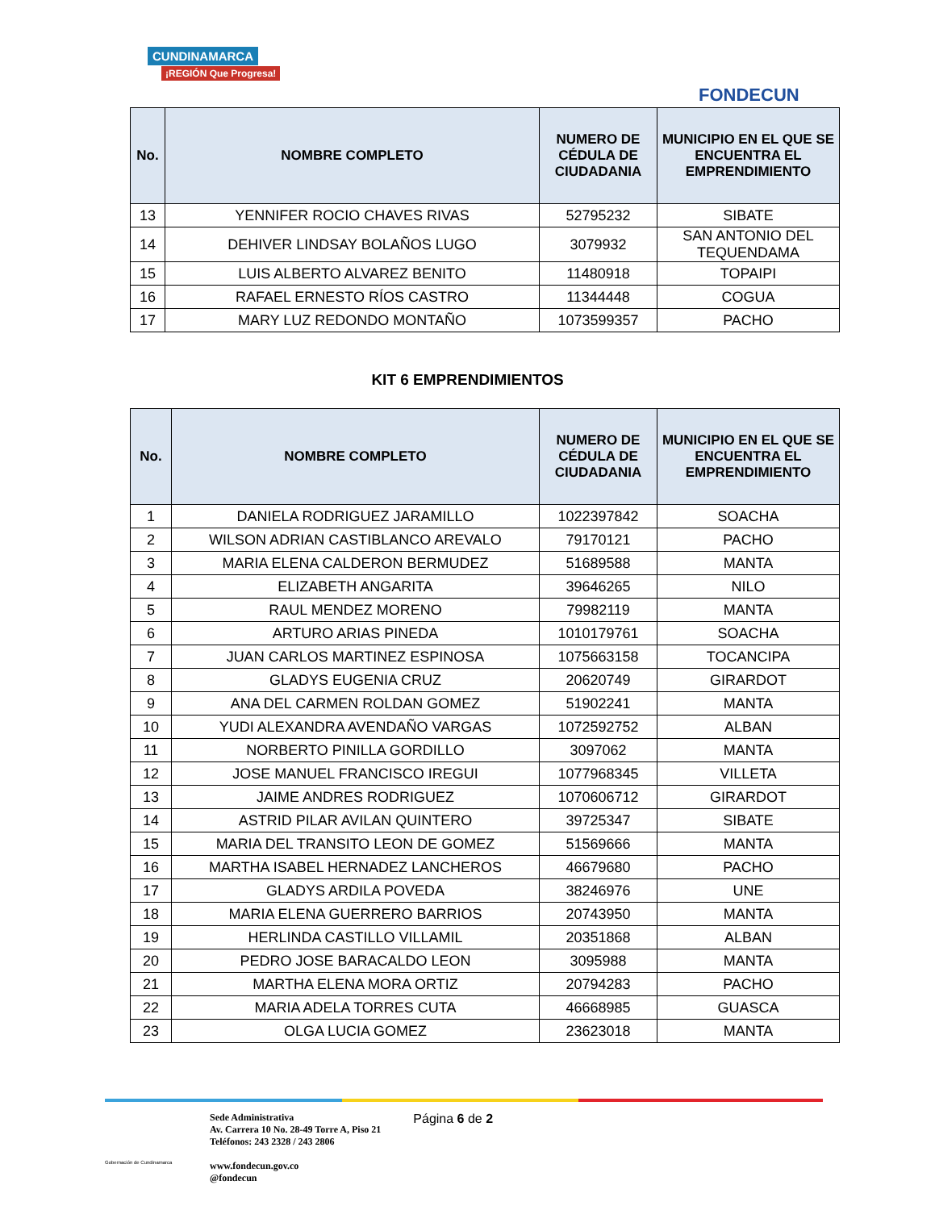CUNDINAMARCA
¡REGIÓN Que Progresa!
FONDECUN
| No. | NOMBRE COMPLETO | NUMERO DE CÉDULA DE CIUDADANIA | MUNICIPIO EN EL QUE SE ENCUENTRA EL EMPRENDIMIENTO |
| --- | --- | --- | --- |
| 13 | YENNIFER ROCIO CHAVES RIVAS | 52795232 | SIBATE |
| 14 | DEHIVER LINDSAY BOLAÑOS LUGO | 3079932 | SAN ANTONIO DEL TEQUENDAMA |
| 15 | LUIS ALBERTO ALVAREZ BENITO | 11480918 | TOPAIPI |
| 16 | RAFAEL ERNESTO RÍOS CASTRO | 11344448 | COGUA |
| 17 | MARY LUZ REDONDO MONTAÑO | 1073599357 | PACHO |
KIT 6 EMPRENDIMIENTOS
| No. | NOMBRE COMPLETO | NUMERO DE CÉDULA DE CIUDADANIA | MUNICIPIO EN EL QUE SE ENCUENTRA EL EMPRENDIMIENTO |
| --- | --- | --- | --- |
| 1 | DANIELA RODRIGUEZ JARAMILLO | 1022397842 | SOACHA |
| 2 | WILSON ADRIAN CASTIBLANCO AREVALO | 79170121 | PACHO |
| 3 | MARIA ELENA CALDERON BERMUDEZ | 51689588 | MANTA |
| 4 | ELIZABETH ANGARITA | 39646265 | NILO |
| 5 | RAUL MENDEZ MORENO | 79982119 | MANTA |
| 6 | ARTURO ARIAS PINEDA | 1010179761 | SOACHA |
| 7 | JUAN CARLOS MARTINEZ ESPINOSA | 1075663158 | TOCANCIPA |
| 8 | GLADYS EUGENIA CRUZ | 20620749 | GIRARDOT |
| 9 | ANA DEL CARMEN ROLDAN GOMEZ | 51902241 | MANTA |
| 10 | YUDI ALEXANDRA AVENDAÑO VARGAS | 1072592752 | ALBAN |
| 11 | NORBERTO PINILLA GORDILLO | 3097062 | MANTA |
| 12 | JOSE MANUEL FRANCISCO IREGUI | 1077968345 | VILLETA |
| 13 | JAIME ANDRES RODRIGUEZ | 1070606712 | GIRARDOT |
| 14 | ASTRID PILAR AVILAN QUINTERO | 39725347 | SIBATE |
| 15 | MARIA DEL TRANSITO LEON DE GOMEZ | 51569666 | MANTA |
| 16 | MARTHA ISABEL HERNADEZ LANCHEROS | 46679680 | PACHO |
| 17 | GLADYS ARDILA POVEDA | 38246976 | UNE |
| 18 | MARIA ELENA GUERRERO BARRIOS | 20743950 | MANTA |
| 19 | HERLINDA CASTILLO VILLAMIL | 20351868 | ALBAN |
| 20 | PEDRO JOSE BARACALDO LEON | 3095988 | MANTA |
| 21 | MARTHA ELENA MORA ORTIZ | 20794283 | PACHO |
| 22 | MARIA ADELA TORRES CUTA | 46668985 | GUASCA |
| 23 | OLGA LUCIA GOMEZ | 23623018 | MANTA |
Gobernación de Cundinamarca
Sede Administrativa
Av. Carrera 10 No. 28-49 Torre A, Piso 21
Teléfonos: 243 2328 / 243 2806
www.fondecun.gov.co
@fondecun
Página 6 de 2